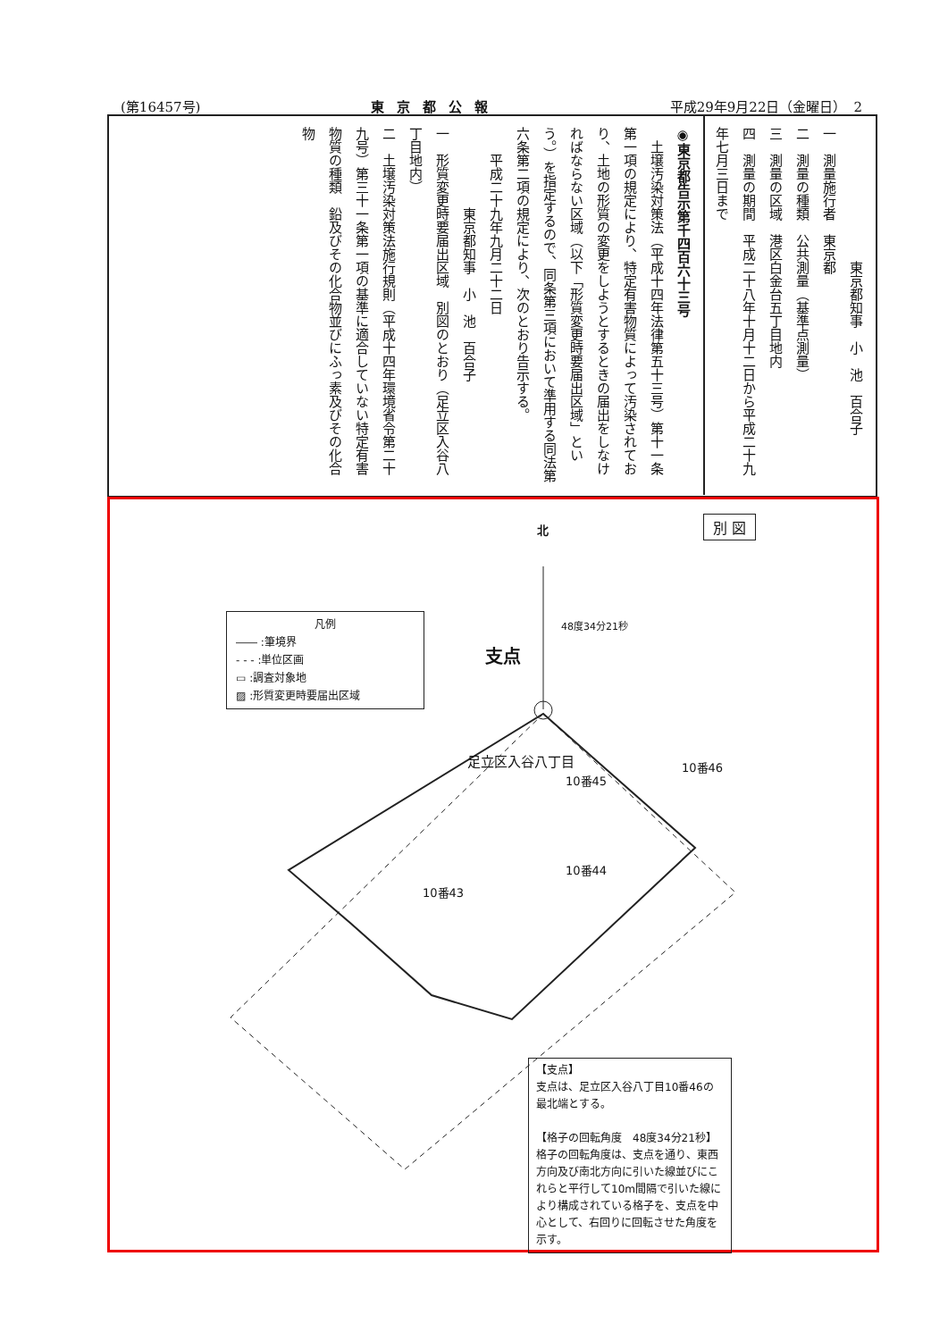(第16457号) 東京都公報 平成29年9月22日（金曜日）　2
　　　　　　　　　　東京都知事　小　池　百合子
一　測量施行者　東京都
二　測量の種類　公共測量（基準点測量）
三　測量の区域　港区白金台五丁目地内
四　測量の期間　平成二十八年十月十二日から平成二十九年七月三日まで
◉東京都告示第千四百六十三号
　土壌汚染対策法（平成十四年法律第五十三号）第十一条第一項の規定により、特定有害物質によって汚染されており、土地の形質の変更をしようとするときの届出をしなければならない区域（以下「形質変更時要届出区域」という。）を指定するので、同条第三項において準用する同法第六条第二項の規定により、次のとおり告示する。
　　平成二十九年九月二十二日
　　　　　　東京都知事　小　池　百合子
一　形質変更時要届出区域　別図のとおり（足立区入谷八丁目地内）
二　土壌汚染対策法施行規則（平成十四年環境省令第二十九号）第三十一条第一項の基準に適合していない特定有害物質の種類　鉛及びその化合物並びにふっ素及びその化合物
別 図 北
48度34分21秒
支点
足立区入谷八丁目
10番45
10番46
10番44
10番43
凡例
―― :筆境界
- - - :単位区画
▭ :調査対象地
▨ :形質変更時要届出区域
【支点】
支点は、足立区入谷八丁目10番46の最北端とする。
【格子の回転角度　48度34分21秒】
格子の回転角度は、支点を通り、東西方向及び南北方向に引いた線並びにこれらと平行して10m間隔で引いた線により構成されている格子を、支点を中心として、右回りに回転させた角度を示す。